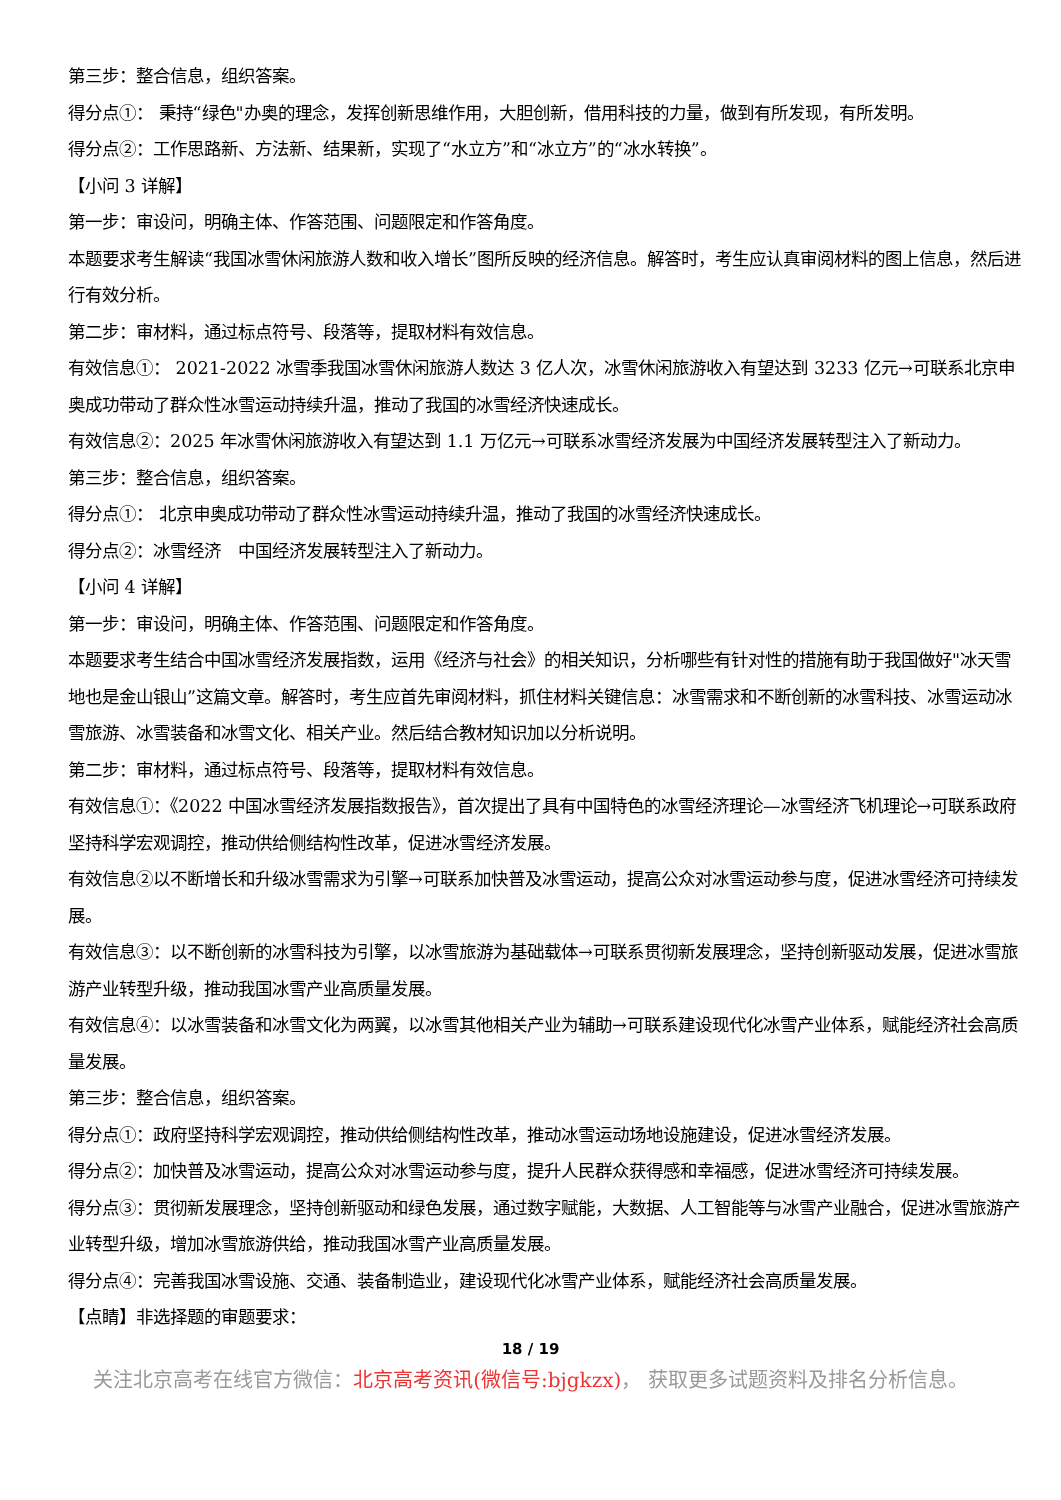第三步：整合信息，组织答案。
得分点①： 秉持“绿色"办奥的理念，发挥创新思维作用，大胆创新，借用科技的力量，做到有所发现，有所发明。
得分点②：工作思路新、方法新、结果新，实现了“水立方”和“冰立方”的“冰水转换”。
【小问 3 详解】
第一步：审设问，明确主体、作答范围、问题限定和作答角度。
本题要求考生解读“我国冰雪休闲旅游人数和收入增长”图所反映的经济信息。解答时，考生应认真审阅材料的图上信息，然后进行有效分析。
第二步：审材料，通过标点符号、段落等，提取材料有效信息。
有效信息①： 2021-2022 冰雪季我国冰雪休闲旅游人数达 3 亿人次，冰雪休闲旅游收入有望达到 3233 亿元→可联系北京申奥成功带动了群众性冰雪运动持续升温，推动了我国的冰雪经济快速成长。
有效信息②：2025 年冰雪休闲旅游收入有望达到 1.1 万亿元→可联系冰雪经济发展为中国经济发展转型注入了新动力。
第三步：整合信息，组织答案。
得分点①： 北京申奥成功带动了群众性冰雪运动持续升温，推动了我国的冰雪经济快速成长。
得分点②：冰雪经济　中国经济发展转型注入了新动力。
【小问 4 详解】
第一步：审设问，明确主体、作答范围、问题限定和作答角度。
本题要求考生结合中国冰雪经济发展指数，运用《经济与社会》的相关知识，分析哪些有针对性的措施有助于我国做好"冰天雪地也是金山银山”这篇文章。解答时，考生应首先审阅材料，抓住材料关键信息：冰雪需求和不断创新的冰雪科技、冰雪运动冰雪旅游、冰雪装备和冰雪文化、相关产业。然后结合教材知识加以分析说明。
第二步：审材料，通过标点符号、段落等，提取材料有效信息。
有效信息①：《2022 中国冰雪经济发展指数报告》，首次提出了具有中国特色的冰雪经济理论—冰雪经济飞机理论→可联系政府坚持科学宏观调控，推动供给侧结构性改革，促进冰雪经济发展。
有效信息②以不断增长和升级冰雪需求为引擎→可联系加快普及冰雪运动，提高公众对冰雪运动参与度，促进冰雪经济可持续发展。
有效信息③：以不断创新的冰雪科技为引擎，以冰雪旅游为基础载体→可联系贯彻新发展理念，坚持创新驱动发展，促进冰雪旅游产业转型升级，推动我国冰雪产业高质量发展。
有效信息④：以冰雪装备和冰雪文化为两翼，以冰雪其他相关产业为辅助→可联系建设现代化冰雪产业体系，赋能经济社会高质量发展。
第三步：整合信息，组织答案。
得分点①：政府坚持科学宏观调控，推动供给侧结构性改革，推动冰雪运动场地设施建设，促进冰雪经济发展。
得分点②：加快普及冰雪运动，提高公众对冰雪运动参与度，提升人民群众获得感和幸福感，促进冰雪经济可持续发展。
得分点③：贯彻新发展理念，坚持创新驱动和绿色发展，通过数字赋能，大数据、人工智能等与冰雪产业融合，促进冰雪旅游产业转型升级，增加冰雪旅游供给，推动我国冰雪产业高质量发展。
得分点④：完善我国冰雪设施、交通、装备制造业，建设现代化冰雪产业体系，赋能经济社会高质量发展。
【点睛】非选择题的审题要求：
18 / 19
关注北京高考在线官方微信：北京高考资讯(微信号:bjgkzx)， 获取更多试题资料及排名分析信息。